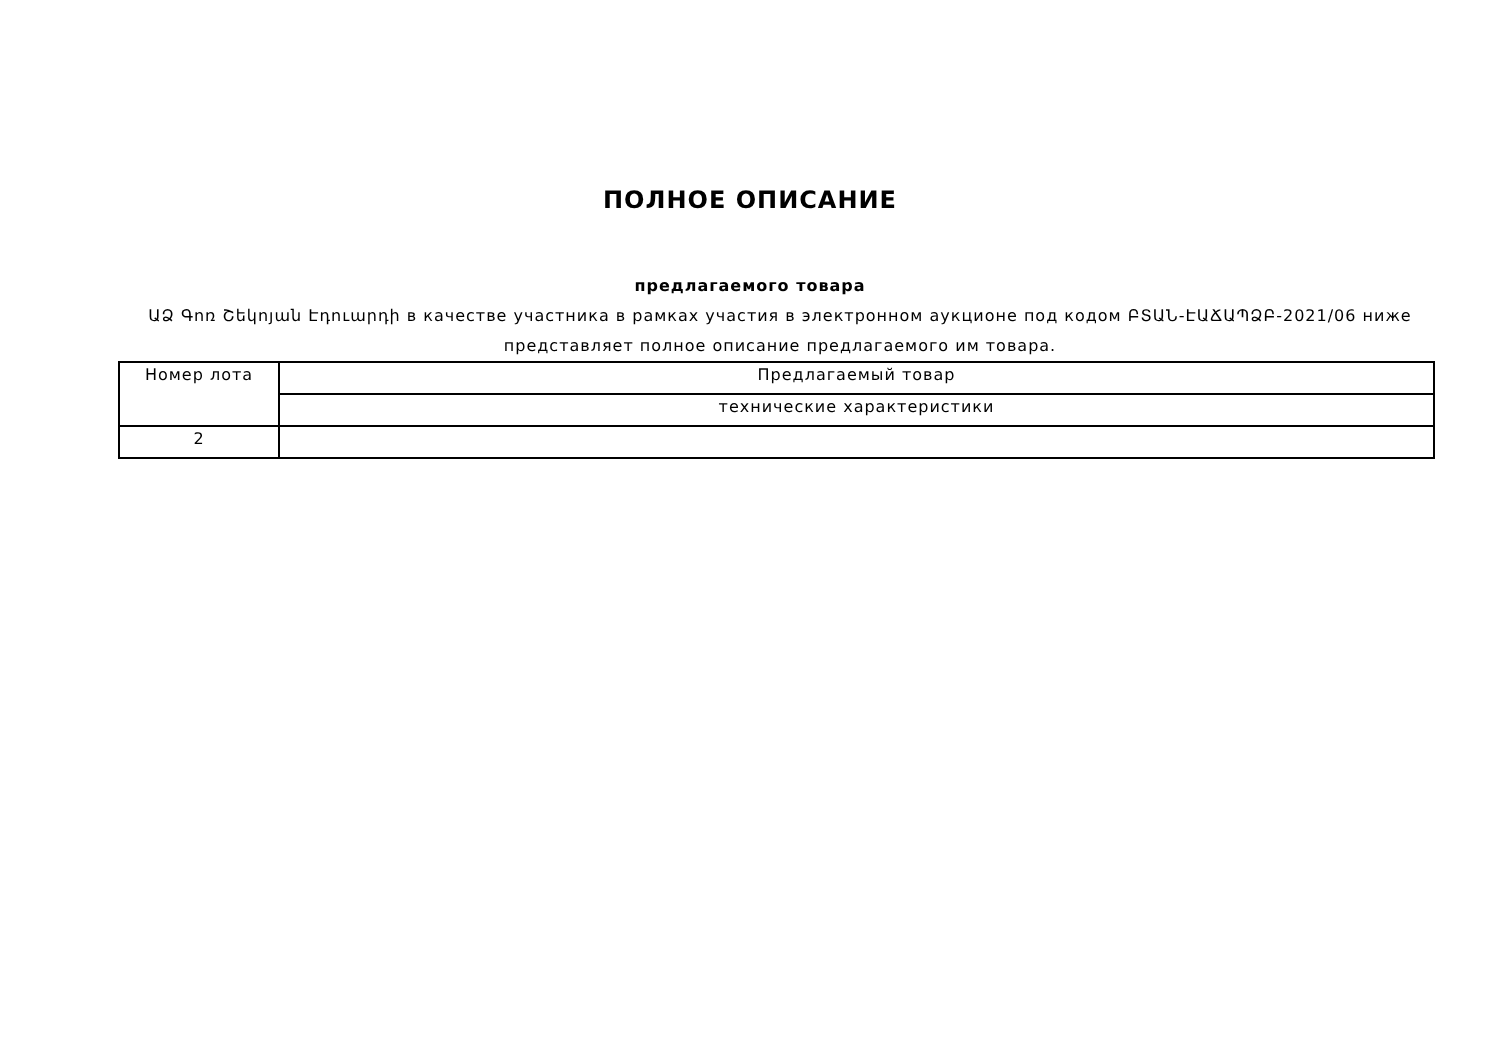ПОЛНОЕ ОПИСАНИЕ
предлагаемого товара
ԱՁ Գոռ Շեկոյան Էդուարդի в качестве участника в рамках участия в электронном аукционе под кодом ԲՏԱՆ-ԷԱՃԱՊՁԲ-2021/06 ниже представляет полное описание предлагаемого им товара.
| Номер лота | Предлагаемый товар |
| | технические характеристики |
| 2 | |